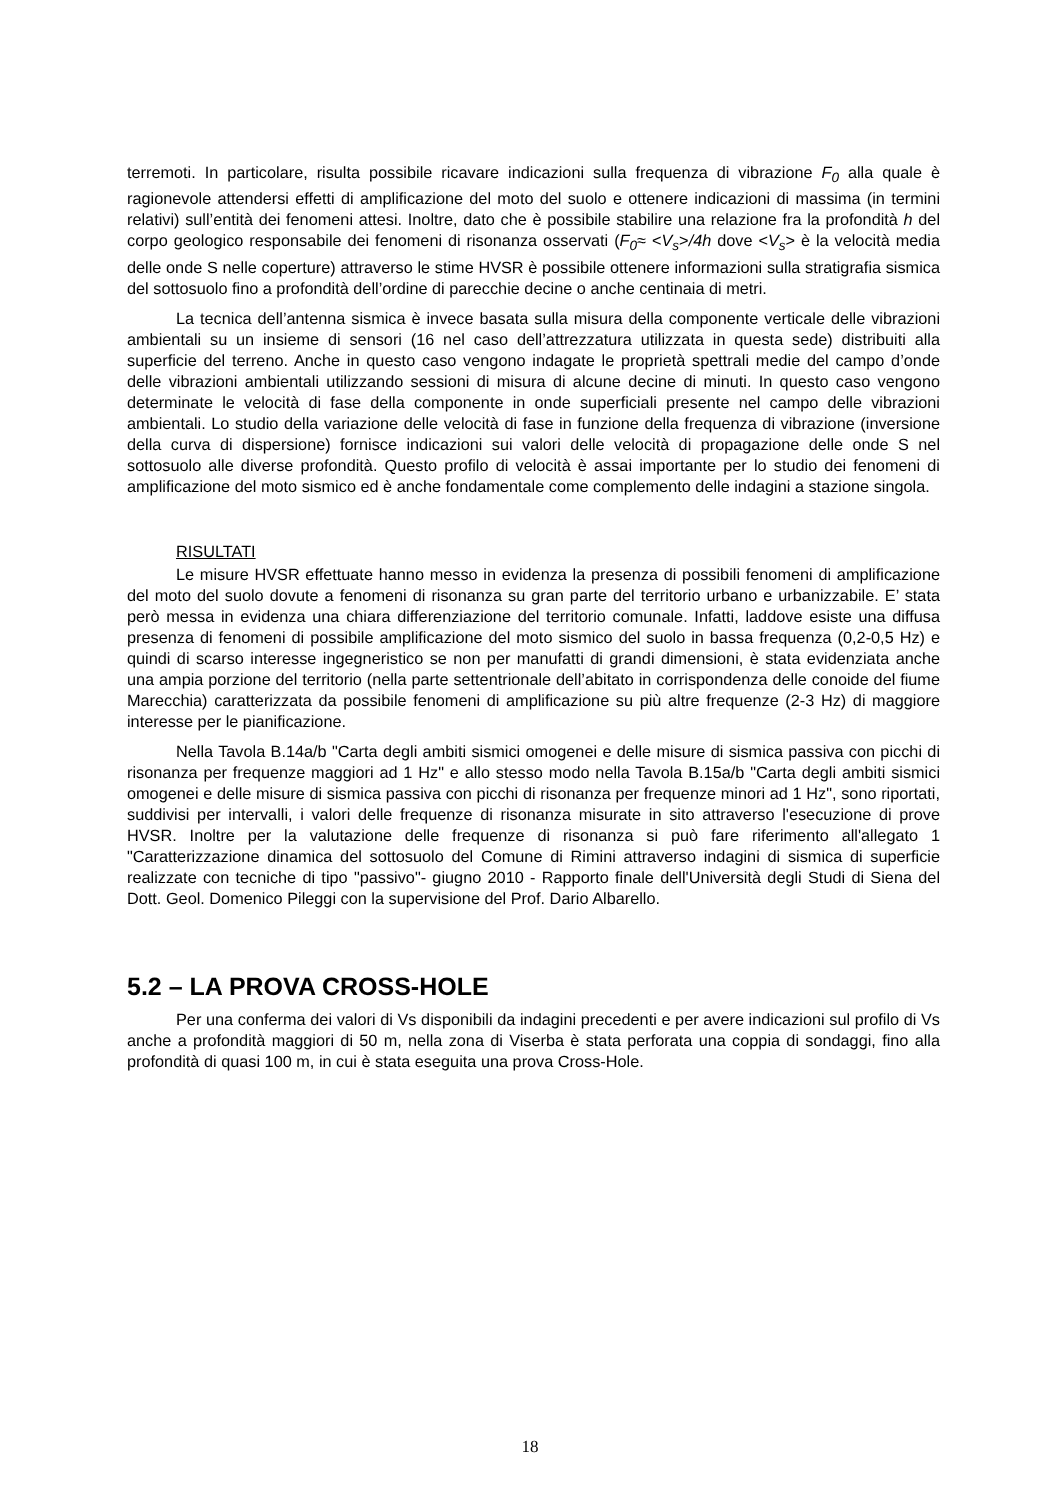terremoti. In particolare, risulta possibile ricavare indicazioni sulla frequenza di vibrazione F<sub>0</sub> alla quale è ragionevole attendersi effetti di amplificazione del moto del suolo e ottenere indicazioni di massima (in termini relativi) sull’entità dei fenomeni attesi. Inoltre, dato che è possibile stabilire una relazione fra la profondità h del corpo geologico responsabile dei fenomeni di risonanza osservati (F<sub>0</sub>≈ <V<sub>s</sub>>/4h dove <V<sub>s</sub>> è la velocità media delle onde S nelle coperture) attraverso le stime HVSR è possibile ottenere informazioni sulla stratigrafia sismica del sottosuolo fino a profondità dell’ordine di parecchie decine o anche centinaia di metri.
La tecnica dell’antenna sismica è invece basata sulla misura della componente verticale delle vibrazioni ambientali su un insieme di sensori (16 nel caso dell’attrezzatura utilizzata in questa sede) distribuiti alla superficie del terreno. Anche in questo caso vengono indagate le proprietà spettrali medie del campo d’onde delle vibrazioni ambientali utilizzando sessioni di misura di alcune decine di minuti. In questo caso vengono determinate le velocità di fase della componente in onde superficiali presente nel campo delle vibrazioni ambientali. Lo studio della variazione delle velocità di fase in funzione della frequenza di vibrazione (inversione della curva di dispersione) fornisce indicazioni sui valori delle velocità di propagazione delle onde S nel sottosuolo alle diverse profondità. Questo profilo di velocità è assai importante per lo studio dei fenomeni di amplificazione del moto sismico ed è anche fondamentale come complemento delle indagini a stazione singola.
RISULTATI
Le misure HVSR effettuate hanno messo in evidenza la presenza di possibili fenomeni di amplificazione del moto del suolo dovute a fenomeni di risonanza su gran parte del territorio urbano e urbanizzabile. E’ stata però messa in evidenza una chiara differenziazione del territorio comunale. Infatti, laddove esiste una diffusa presenza di fenomeni di possibile amplificazione del moto sismico del suolo in bassa frequenza (0,2-0,5 Hz) e quindi di scarso interesse ingegneristico se non per manufatti di grandi dimensioni, è stata evidenziata anche una ampia porzione del territorio (nella parte settentrionale dell’abitato in corrispondenza delle conoide del fiume Marecchia) caratterizzata da possibile fenomeni di amplificazione su più altre frequenze (2-3 Hz) di maggiore interesse per le pianificazione.
Nella Tavola B.14a/b "Carta degli ambiti sismici omogenei e delle misure di sismica passiva con picchi di risonanza per frequenze maggiori ad 1 Hz" e allo stesso modo nella Tavola B.15a/b "Carta degli ambiti sismici omogenei e delle misure di sismica passiva con picchi di risonanza per frequenze minori ad 1 Hz", sono riportati, suddivisi per intervalli, i valori delle frequenze di risonanza misurate in sito attraverso l'esecuzione di prove HVSR. Inoltre per la valutazione delle frequenze di risonanza si può fare riferimento all'allegato 1 "Caratterizzazione dinamica del sottosuolo del Comune di Rimini attraverso indagini di sismica di superficie realizzate con tecniche di tipo "passivo"- giugno 2010 - Rapporto finale dell'Università degli Studi di Siena del Dott. Geol. Domenico Pileggi con la supervisione del Prof. Dario Albarello.
5.2 – LA PROVA CROSS-HOLE
Per una conferma dei valori di Vs disponibili da indagini precedenti e per avere indicazioni sul profilo di Vs anche a profondità maggiori di 50 m, nella zona di Viserba è stata perforata una coppia di sondaggi, fino alla profondità di quasi 100 m, in cui è stata eseguita una prova Cross-Hole.
18